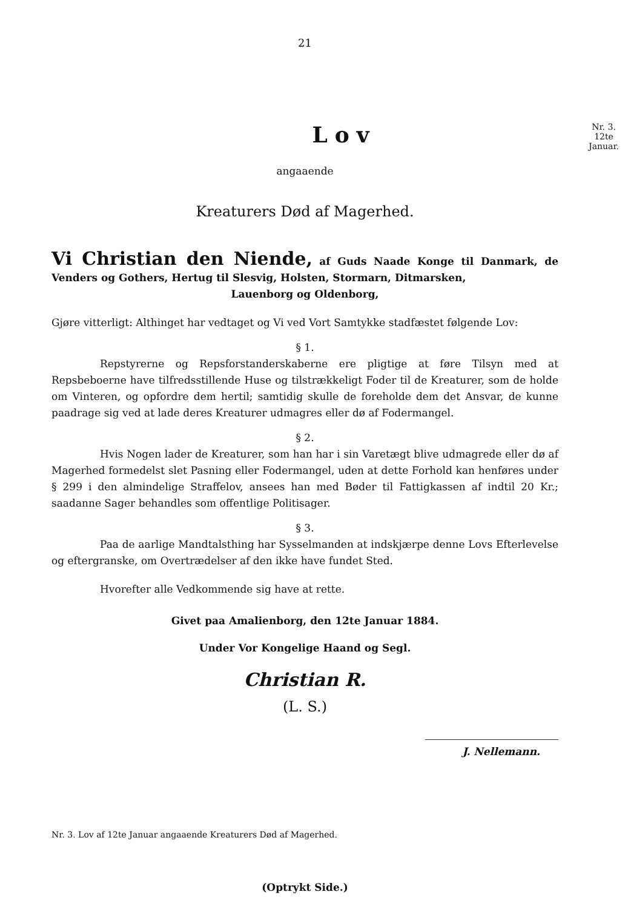21
Lov
Nr. 3.
12te
Januar.
angaaende
Kreaturers Død af Magerhed.
Vi Christian den Niende, af Guds Naade Konge til Danmark, de Venders og Gothers, Hertug til Slesvig, Holsten, Stormarn, Ditmarsken,
Lauenborg og Oldenborg,
Gjøre vitterligt: Althinget har vedtaget og Vi ved Vort Samtykke stadfæstet følgende Lov:
§ 1.
Repstyrerne og Repsforstanderskaberne ere pligtige at føre Tilsyn med at Repsbeboerne have tilfredsstillende Huse og tilstrækkeligt Foder til de Kreaturer, som de holde om Vinteren, og opfordre dem hertil; samtidig skulle de foreholde dem det Ansvar, de kunne paadrage sig ved at lade deres Kreaturer udmagres eller dø af Fodermangel.
§ 2.
Hvis Nogen lader de Kreaturer, som han har i sin Varetægt blive udmagrede eller dø af Magerhed formedelst slet Pasning eller Fodermangel, uden at dette Forhold kan henføres under § 299 i den almindelige Straffelov, ansees han med Bøder til Fattigkassen af indtil 20 Kr.; saadanne Sager behandles som offentlige Politisager.
§ 3.
Paa de aarlige Mandtalsthing har Sysselmanden at indskjærpe denne Lovs Efterlevelse og eftergranske, om Overtrædelser af den ikke have fundet Sted.
Hvorefter alle Vedkommende sig have at rette.
Givet paa Amalienborg, den 12te Januar 1884.
Under Vor Kongelige Haand og Segl.
Christian R.
(L. S.)
J. Nellemann.
Nr. 3. Lov af 12te Januar angaaende Kreaturers Død af Magerhed.
(Optrykt Side.)